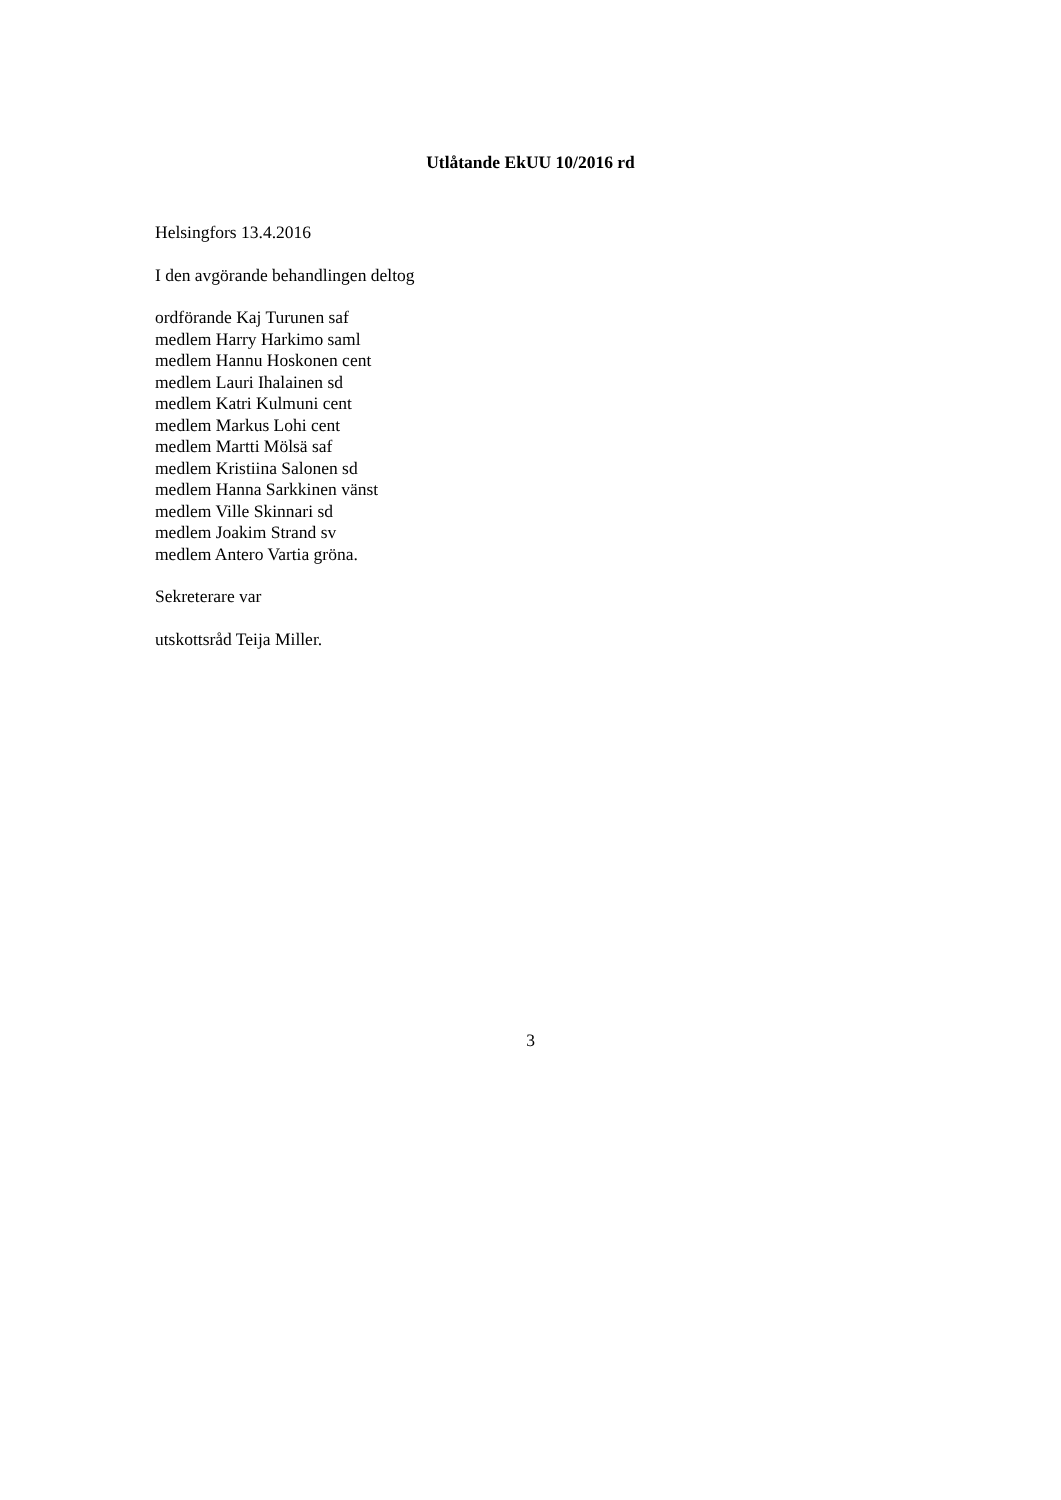Utlåtande EkUU 10/2016 rd
Helsingfors 13.4.2016
I den avgörande behandlingen deltog
ordförande Kaj Turunen saf
medlem Harry Harkimo saml
medlem Hannu Hoskonen cent
medlem Lauri Ihalainen sd
medlem Katri Kulmuni cent
medlem Markus Lohi cent
medlem Martti Mölsä saf
medlem Kristiina Salonen sd
medlem Hanna Sarkkinen vänst
medlem Ville Skinnari sd
medlem Joakim Strand sv
medlem Antero Vartia gröna.
Sekreterare var
utskottsråd Teija Miller.
3